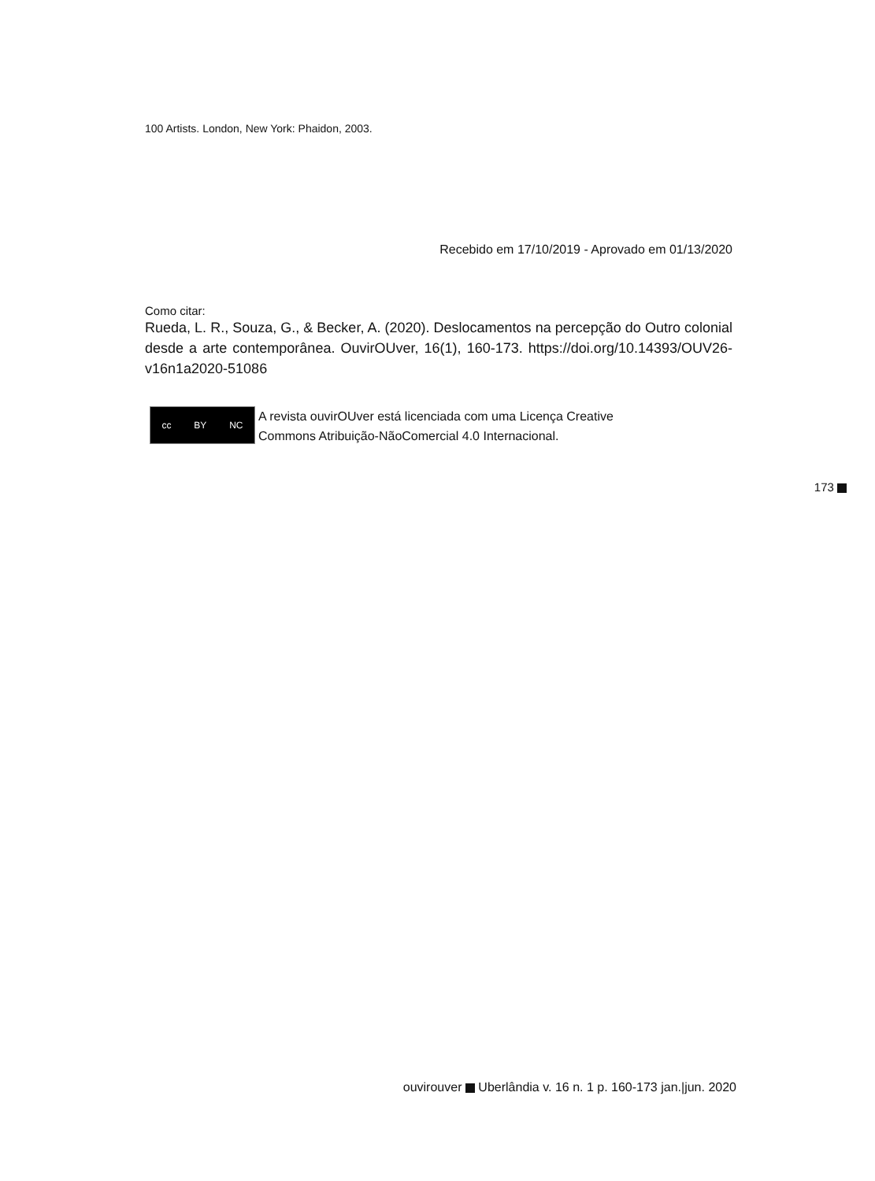100 Artists. London, New York: Phaidon, 2003.
Recebido em 17/10/2019 - Aprovado em 01/13/2020
Como citar:
Rueda, L. R., Souza, G., & Becker, A. (2020). Deslocamentos na percepção do Outro colonial desde a arte contemporânea. OuvirOUver, 16(1), 160-173. https://doi.org/10.14393/OUV26-v16n1a2020-51086
cc BY NC
A revista ouvirOUver está licenciada com uma Licença Creative
Commons Atribuição-NãoComercial 4.0 Internacional.
173
ouvirouver Uberlândia v. 16 n. 1 p. 160-173 jan.|jun. 2020